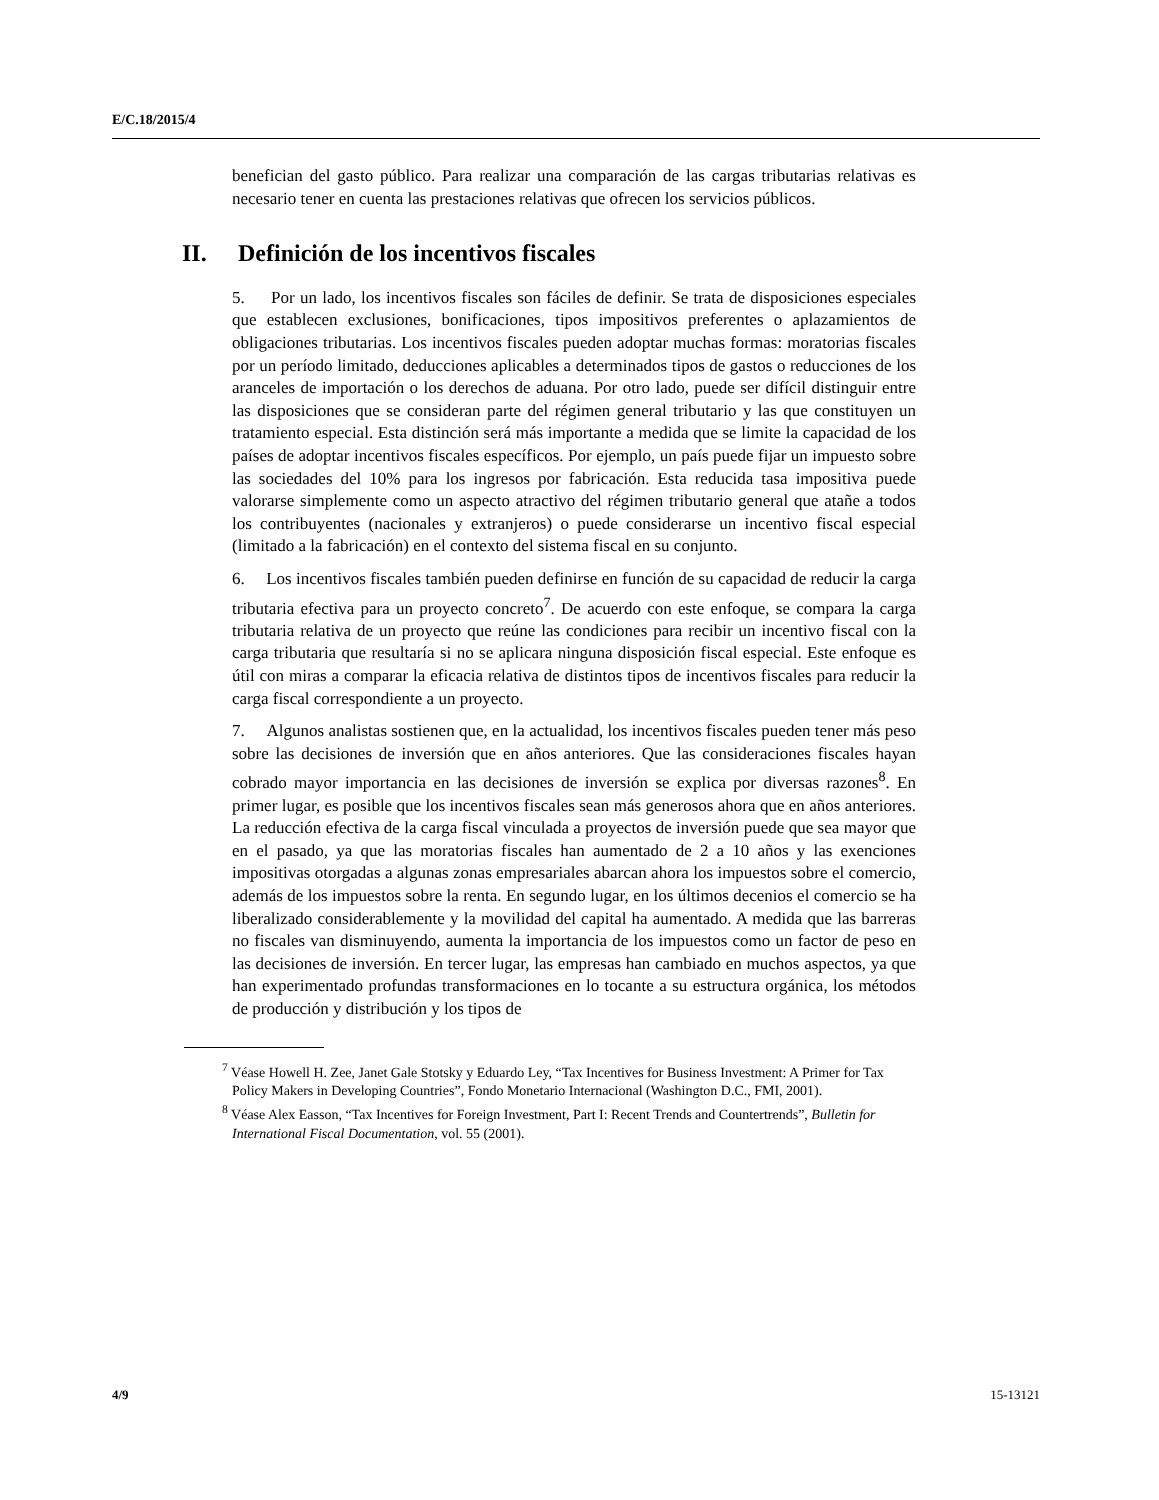E/C.18/2015/4
benefician del gasto público. Para realizar una comparación de las cargas tributarias relativas es necesario tener en cuenta las prestaciones relativas que ofrecen los servicios públicos.
II. Definición de los incentivos fiscales
5. Por un lado, los incentivos fiscales son fáciles de definir. Se trata de disposiciones especiales que establecen exclusiones, bonificaciones, tipos impositivos preferentes o aplazamientos de obligaciones tributarias. Los incentivos fiscales pueden adoptar muchas formas: moratorias fiscales por un período limitado, deducciones aplicables a determinados tipos de gastos o reducciones de los aranceles de importación o los derechos de aduana. Por otro lado, puede ser difícil distinguir entre las disposiciones que se consideran parte del régimen general tributario y las que constituyen un tratamiento especial. Esta distinción será más importante a medida que se limite la capacidad de los países de adoptar incentivos fiscales específicos. Por ejemplo, un país puede fijar un impuesto sobre las sociedades del 10% para los ingresos por fabricación. Esta reducida tasa impositiva puede valorarse simplemente como un aspecto atractivo del régimen tributario general que atañe a todos los contribuyentes (nacionales y extranjeros) o puede considerarse un incentivo fiscal especial (limitado a la fabricación) en el contexto del sistema fiscal en su conjunto.
6. Los incentivos fiscales también pueden definirse en función de su capacidad de reducir la carga tributaria efectiva para un proyecto concreto<sup>7</sup>. De acuerdo con este enfoque, se compara la carga tributaria relativa de un proyecto que reúne las condiciones para recibir un incentivo fiscal con la carga tributaria que resultaría si no se aplicara ninguna disposición fiscal especial. Este enfoque es útil con miras a comparar la eficacia relativa de distintos tipos de incentivos fiscales para reducir la carga fiscal correspondiente a un proyecto.
7. Algunos analistas sostienen que, en la actualidad, los incentivos fiscales pueden tener más peso sobre las decisiones de inversión que en años anteriores. Que las consideraciones fiscales hayan cobrado mayor importancia en las decisiones de inversión se explica por diversas razones<sup>8</sup>. En primer lugar, es posible que los incentivos fiscales sean más generosos ahora que en años anteriores. La reducción efectiva de la carga fiscal vinculada a proyectos de inversión puede que sea mayor que en el pasado, ya que las moratorias fiscales han aumentado de 2 a 10 años y las exenciones impositivas otorgadas a algunas zonas empresariales abarcan ahora los impuestos sobre el comercio, además de los impuestos sobre la renta. En segundo lugar, en los últimos decenios el comercio se ha liberalizado considerablemente y la movilidad del capital ha aumentado. A medida que las barreras no fiscales van disminuyendo, aumenta la importancia de los impuestos como un factor de peso en las decisiones de inversión. En tercer lugar, las empresas han cambiado en muchos aspectos, ya que han experimentado profundas transformaciones en lo tocante a su estructura orgánica, los métodos de producción y distribución y los tipos de
<sup>7</sup> Véase Howell H. Zee, Janet Gale Stotsky y Eduardo Ley, “Tax Incentives for Business Investment: A Primer for Tax Policy Makers in Developing Countries”, Fondo Monetario Internacional (Washington D.C., FMI, 2001).
<sup>8</sup> Véase Alex Easson, “Tax Incentives for Foreign Investment, Part I: Recent Trends and Countertrends”, Bulletin for International Fiscal Documentation, vol. 55 (2001).
4/9 15-13121